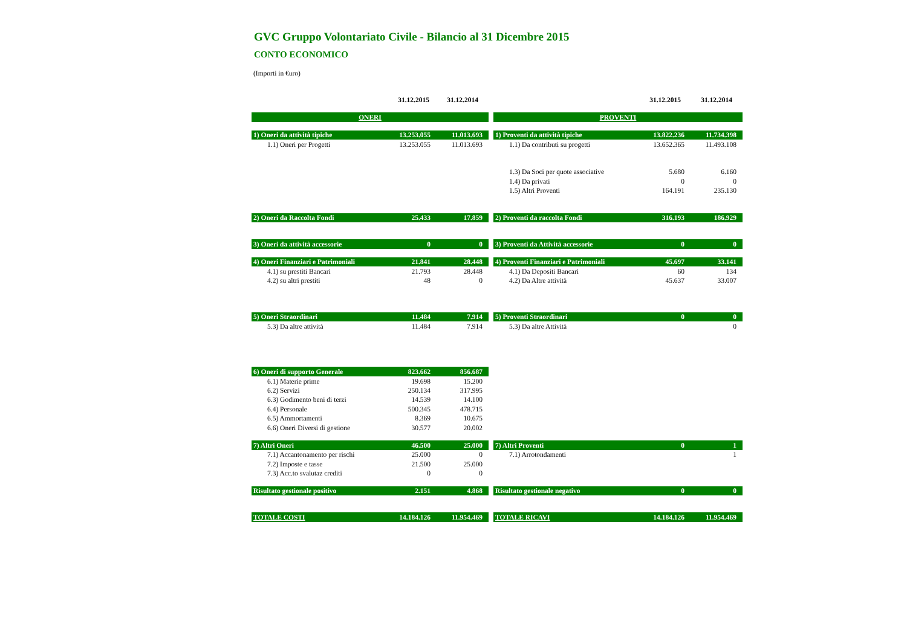GVC Gruppo Volontariato Civile - Bilancio al 31 Dicembre 2015
CONTO ECONOMICO
(Importi in €uro)
| | 31.12.2015 | 31.12.2014 | | | 31.12.2015 | 31.12.2014 |
| ONERI | | | | PROVENTI | | |
| 1) Oneri da attività tipiche | 13.253.055 | 11.013.693 | | 1) Proventi da attività tipiche | 13.822.236 | 11.734.398 |
| 1.1) Oneri per Progetti | 13.253.055 | 11.013.693 | | 1.1) Da contributi su progetti | 13.652.365 | 11.493.108 |
| | | | | 1.3) Da Soci per quote associative | 5.680 | 6.160 |
| | | | | 1.4) Da privati | 0 | 0 |
| | | | | 1.5) Altri Proventi | 164.191 | 235.130 |
| 2) Oneri da Raccolta Fondi | 25.433 | 17.859 | | 2) Proventi da raccolta Fondi | 316.193 | 186.929 |
| 3) Oneri da attività accessorie | 0 | 0 | | 3) Proventi da Attività accessorie | 0 | 0 |
| 4) Oneri Finanziari e Patrimoniali | 21.841 | 28.448 | | 4) Proventi Finanziari e Patrimoniali | 45.697 | 33.141 |
| 4.1) su prestiti Bancari | 21.793 | 28.448 | | 4.1) Da Depositi Bancari | 60 | 134 |
| 4.2) su altri prestiti | 48 | 0 | | 4.2) Da Altre attività | 45.637 | 33.007 |
| 5) Oneri Straordinari | 11.484 | 7.914 | | 5) Proventi Straordinari | 0 | 0 |
| 5.3) Da altre attività | 11.484 | 7.914 | | 5.3) Da altre Attività | | 0 |
| 6) Oneri di supporto Generale | 823.662 | 856.687 | | | | |
| 6.1) Materie prime | 19.698 | 15.200 | | | | |
| 6.2) Servizi | 250.134 | 317.995 | | | | |
| 6.3) Godimento beni di terzi | 14.539 | 14.100 | | | | |
| 6.4) Personale | 500.345 | 478.715 | | | | |
| 6.5) Ammortamenti | 8.369 | 10.675 | | | | |
| 6.6) Oneri Diversi di gestione | 30.577 | 20.002 | | | | |
| 7) Altri Oneri | 46.500 | 25.000 | | 7) Altri Proventi | 0 | 1 |
| 7.1) Accantonamento per rischi | 25.000 | 0 | | 7.1) Arrotondamenti | | 1 |
| 7.2) Imposte e tasse | 21.500 | 25.000 | | | | |
| 7.3) Acc.to svalutaz crediti | 0 | 0 | | | | |
| Risultato gestionale positivo | 2.151 | 4.868 | | Risultato gestionale negativo | 0 | 0 |
| TOTALE COSTI | 14.184.126 | 11.954.469 | | TOTALE RICAVI | 14.184.126 | 11.954.469 |